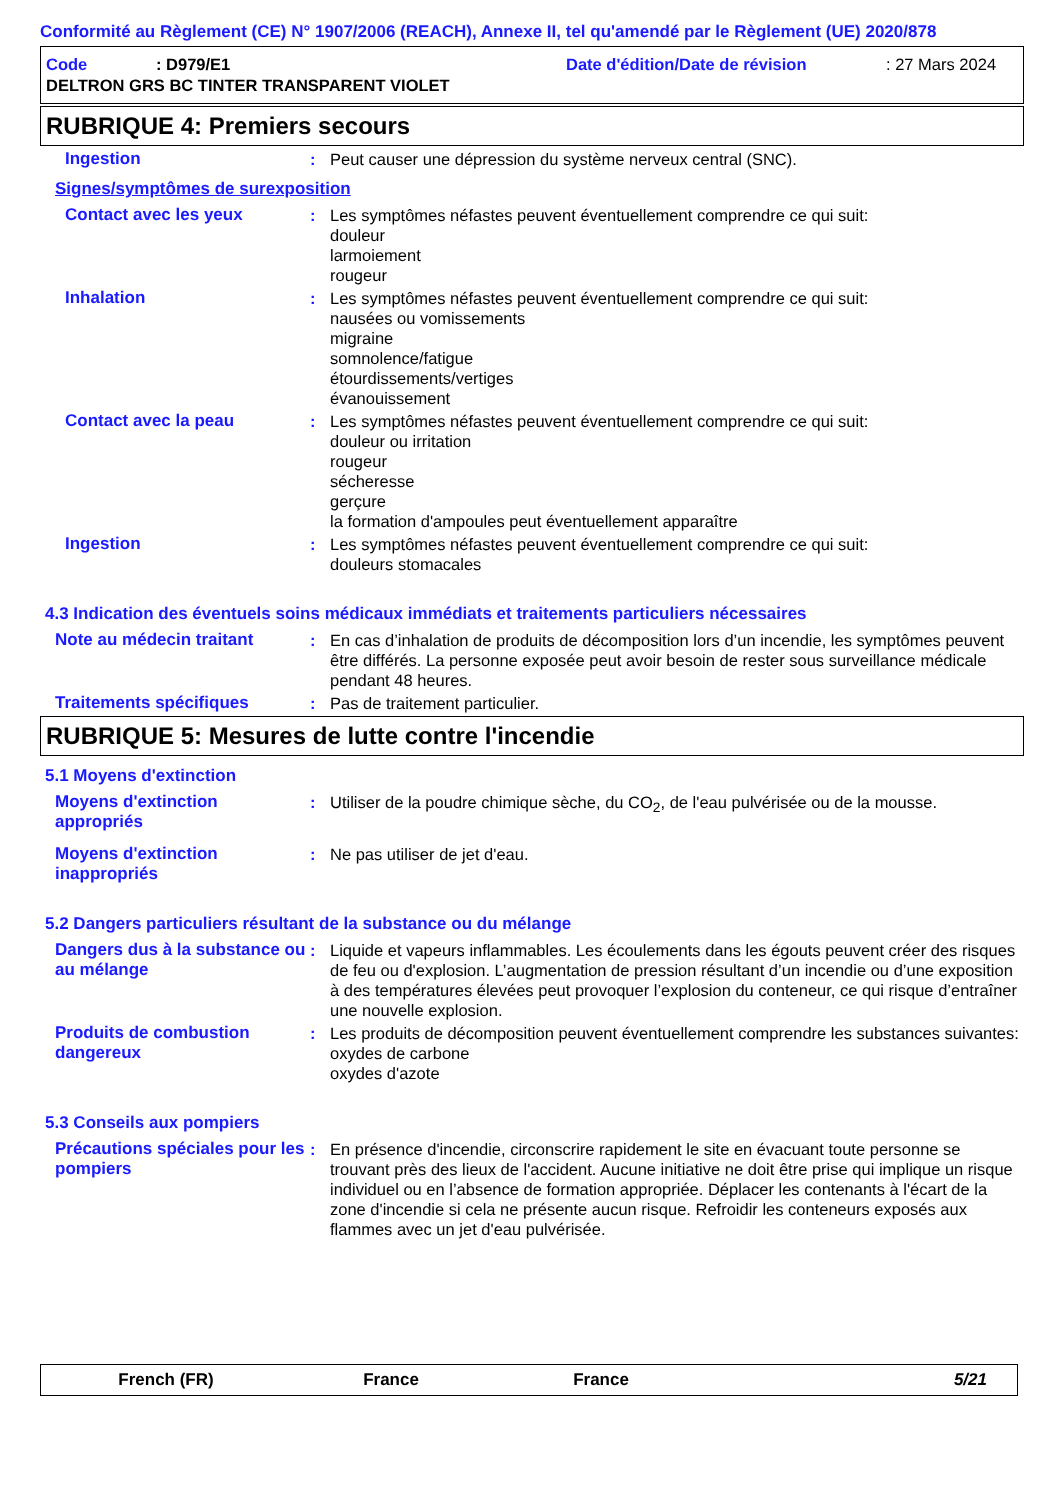Conformité au Règlement (CE) N° 1907/2006 (REACH), Annexe II, tel qu'amendé par le Règlement (UE) 2020/878
Code: D979/E1 Date d'édition/Date de révision: 27 Mars 2024
DELTRON GRS BC TINTER TRANSPARENT VIOLET
RUBRIQUE 4: Premiers secours
Ingestion: Peut causer une dépression du système nerveux central (SNC).
Signes/symptômes de surexposition
Contact avec les yeux: Les symptômes néfastes peuvent éventuellement comprendre ce qui suit:
douleur
larmoiement
rougeur
Inhalation: Les symptômes néfastes peuvent éventuellement comprendre ce qui suit:
nausées ou vomissements
migraine
somnolence/fatigue
étourdissements/vertiges
évanouissement
Contact avec la peau: Les symptômes néfastes peuvent éventuellement comprendre ce qui suit:
douleur ou irritation
rougeur
sécheresse
gerçure
la formation d'ampoules peut éventuellement apparaître
Ingestion: Les symptômes néfastes peuvent éventuellement comprendre ce qui suit:
douleurs stomacales
4.3 Indication des éventuels soins médicaux immédiats et traitements particuliers nécessaires
Note au médecin traitant: En cas d’inhalation de produits de décomposition lors d’un incendie, les symptômes peuvent être différés. La personne exposée peut avoir besoin de rester sous surveillance médicale pendant 48 heures.
Traitements spécifiques: Pas de traitement particulier.
RUBRIQUE 5: Mesures de lutte contre l'incendie
5.1 Moyens d'extinction
Moyens d'extinction appropriés: Utiliser de la poudre chimique sèche, du CO<sub>2</sub>, de l'eau pulvérisée ou de la mousse.
Moyens d'extinction inappropriés: Ne pas utiliser de jet d'eau.
5.2 Dangers particuliers résultant de la substance ou du mélange
Dangers dus à la substance ou au mélange: Liquide et vapeurs inflammables. Les écoulements dans les égouts peuvent créer des risques de feu ou d'explosion. L’augmentation de pression résultant d’un incendie ou d’une exposition à des températures élevées peut provoquer l’explosion du conteneur, ce qui risque d’entraîner une nouvelle explosion.
Produits de combustion dangereux: Les produits de décomposition peuvent éventuellement comprendre les substances suivantes:
oxydes de carbone
oxydes d'azote
5.3 Conseils aux pompiers
Précautions spéciales pour les pompiers: En présence d'incendie, circonscrire rapidement le site en évacuant toute personne se trouvant près des lieux de l'accident. Aucune initiative ne doit être prise qui implique un risque individuel ou en l’absence de formation appropriée. Déplacer les contenants à l'écart de la zone d'incendie si cela ne présente aucun risque. Refroidir les conteneurs exposés aux flammes avec un jet d'eau pulvérisée.
French (FR) France France 5/21